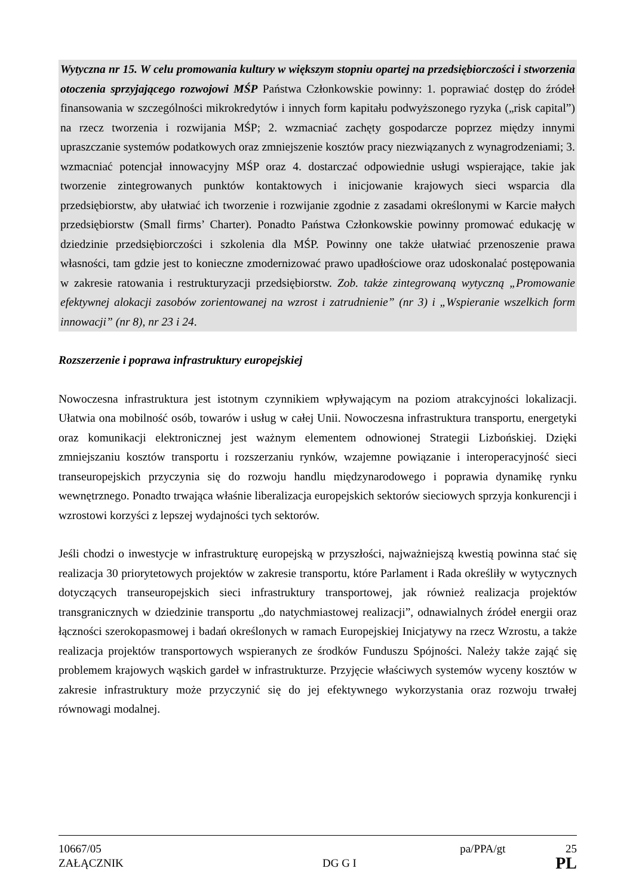Wytyczna nr 15. W celu promowania kultury w większym stopniu opartej na przedsiębiorczości i stworzenia otoczenia sprzyjającego rozwojowi MŚP Państwa Członkowskie powinny: 1. poprawiać dostęp do źródeł finansowania w szczególności mikrokredytów i innych form kapitału podwyższonego ryzyka („risk capital”) na rzecz tworzenia i rozwijania MŚP; 2. wzmacniać zachęty gospodarcze poprzez między innymi upraszczanie systemów podatkowych oraz zmniejszenie kosztów pracy niezwiązanych z wynagrodzeniami; 3. wzmacniać potencjał innowacyjny MŚP oraz 4. dostarczać odpowiednie usługi wspierające, takie jak tworzenie zintegrowanych punktów kontaktowych i inicjowanie krajowych sieci wsparcia dla przedsiębiorstw, aby ułatwiać ich tworzenie i rozwijanie zgodnie z zasadami określonymi w Karcie małych przedsiębiorstw (Small firms’ Charter). Ponadto Państwa Członkowskie powinny promować edukację w dziedzinie przedsiębiorczości i szkolenia dla MŚP. Powinny one także ułatwiać przenoszenie prawa własności, tam gdzie jest to konieczne zmodernizować prawo upadłościowe oraz udoskonalać postępowania w zakresie ratowania i restrukturyzacji przedsiębiorstw. Zob. także zintegrowaną wytyczną „Promowanie efektywnej alokacji zasobów zorientowanej na wzrost i zatrudnienie” (nr 3) i „Wspieranie wszelkich form innowacji” (nr 8), nr 23 i 24.
Rozszerzenie i poprawa infrastruktury europejskiej
Nowoczesna infrastruktura jest istotnym czynnikiem wpływającym na poziom atrakcyjności lokalizacji. Ułatwia ona mobilność osób, towarów i usług w całej Unii. Nowoczesna infrastruktura transportu, energetyki oraz komunikacji elektronicznej jest ważnym elementem odnowionej Strategii Lizbońskiej. Dzięki zmniejszaniu kosztów transportu i rozszerzaniu rynków, wzajemne powiązanie i interoperacyjność sieci transeuropejskich przyczynia się do rozwoju handlu międzynarodowego i poprawia dynamikę rynku wewnętrznego. Ponadto trwająca właśnie liberalizacja europejskich sektorów sieciowych sprzyja konkurencji i wzrostowi korzyści z lepszej wydajności tych sektorów.
Jeśli chodzi o inwestycje w infrastrukturę europejską w przyszłości, najważniejszą kwestią powinna stać się realizacja 30 priorytetowych projektów w zakresie transportu, które Parlament i Rada określiły w wytycznych dotyczących transeuropejskich sieci infrastruktury transportowej, jak również realizacja projektów transgranicznych w dziedzinie transportu „do natychmiastowej realizacji”, odnawialnych źródeł energii oraz łączności szerokopasmowej i badań określonych w ramach Europejskiej Inicjatywy na rzecz Wzrostu, a także realizacja projektów transportowych wspieranych ze środków Funduszu Spójności. Należy także zająć się problemem krajowych wąskich gardeł w infrastrukturze. Przyjęcie właściwych systemów wyceny kosztów w zakresie infrastruktury może przyczynić się do jej efektywnego wykorzystania oraz rozwoju trwałej równowagi modalnej.
10667/05 pa/PPA/gt 25
ZAŁĄCZNIK DG G I PL